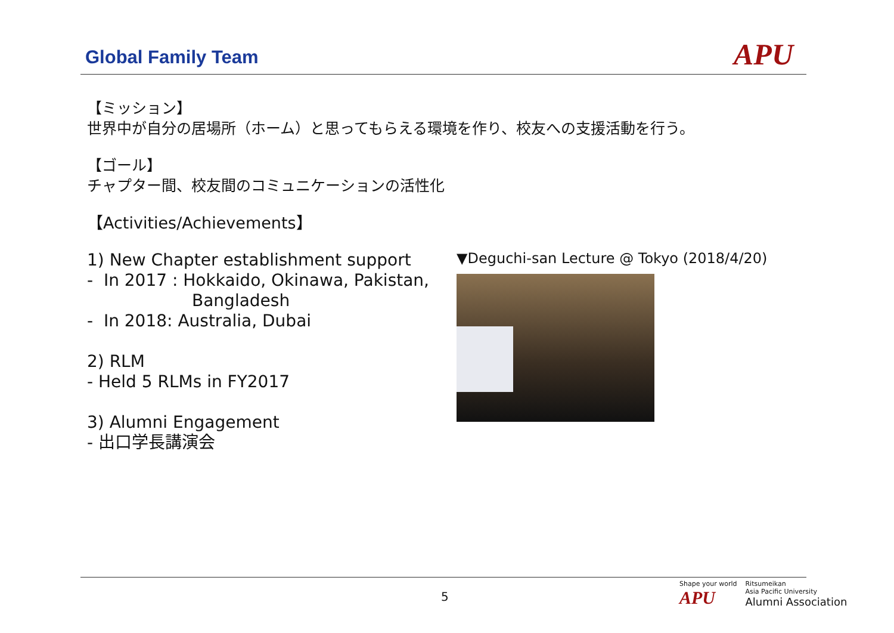Global Family Team
APU
【ミッション】
世界中が自分の居場所（ホーム）と思ってもらえる環境を作り、校友への支援活動を行う。
【ゴール】
チャプター間、校友間のコミュニケーションの活性化
【Activities/Achievements】
1) New Chapter establishment support
- In 2017 : Hokkaido, Okinawa, Pakistan,
Bangladesh
- In 2018: Australia, Dubai
2) RLM
- Held 5 RLMs in FY2017
3) Alumni Engagement
- 出口学長講演会
▼Deguchi-san Lecture @ Tokyo (2018/4/20)
5
Shape your world
APU
Ritsumeikan
Asia Pacific University
Alumni Association